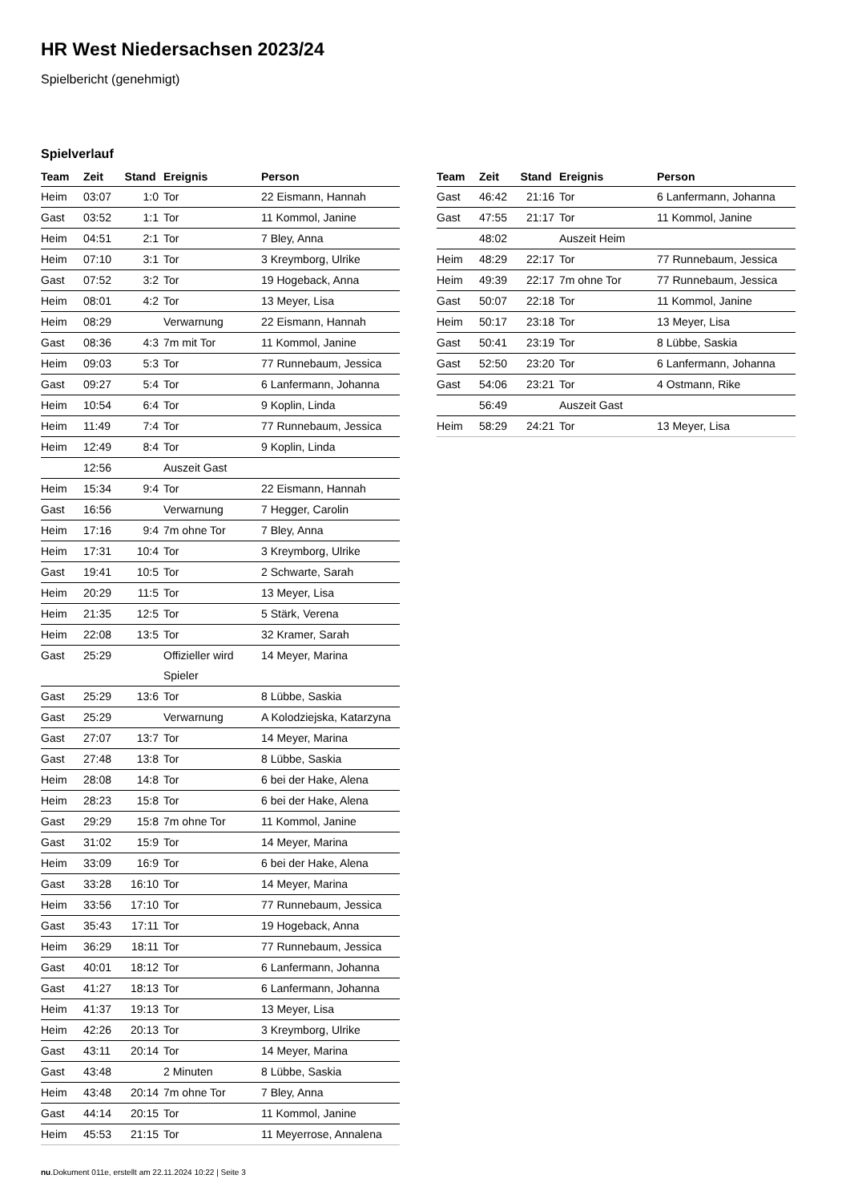HR West Niedersachsen 2023/24
Spielbericht (genehmigt)
Spielverlauf
| Team | Zeit | Stand | Ereignis | Person |
| --- | --- | --- | --- | --- |
| Heim | 03:07 | 1:0 | Tor | 22 Eismann, Hannah |
| Gast | 03:52 | 1:1 | Tor | 11 Kommol, Janine |
| Heim | 04:51 | 2:1 | Tor | 7 Bley, Anna |
| Heim | 07:10 | 3:1 | Tor | 3 Kreymborg, Ulrike |
| Gast | 07:52 | 3:2 | Tor | 19 Hogeback, Anna |
| Heim | 08:01 | 4:2 | Tor | 13 Meyer, Lisa |
| Heim | 08:29 | | Verwarnung | 22 Eismann, Hannah |
| Gast | 08:36 | 4:3 | 7m mit Tor | 11 Kommol, Janine |
| Heim | 09:03 | 5:3 | Tor | 77 Runnebaum, Jessica |
| Gast | 09:27 | 5:4 | Tor | 6 Lanfermann, Johanna |
| Heim | 10:54 | 6:4 | Tor | 9 Koplin, Linda |
| Heim | 11:49 | 7:4 | Tor | 77 Runnebaum, Jessica |
| Heim | 12:49 | 8:4 | Tor | 9 Koplin, Linda |
| | 12:56 | | Auszeit Gast | |
| Heim | 15:34 | 9:4 | Tor | 22 Eismann, Hannah |
| Gast | 16:56 | | Verwarnung | 7 Hegger, Carolin |
| Heim | 17:16 | 9:4 | 7m ohne Tor | 7 Bley, Anna |
| Heim | 17:31 | 10:4 | Tor | 3 Kreymborg, Ulrike |
| Gast | 19:41 | 10:5 | Tor | 2 Schwarte, Sarah |
| Heim | 20:29 | 11:5 | Tor | 13 Meyer, Lisa |
| Heim | 21:35 | 12:5 | Tor | 5 Stärk, Verena |
| Heim | 22:08 | 13:5 | Tor | 32 Kramer, Sarah |
| Gast | 25:29 | | Offizieller wird Spieler | 14 Meyer, Marina |
| Gast | 25:29 | 13:6 | Tor | 8 Lübbe, Saskia |
| Gast | 25:29 | | Verwarnung | A Kolodziejska, Katarzyna |
| Gast | 27:07 | 13:7 | Tor | 14 Meyer, Marina |
| Gast | 27:48 | 13:8 | Tor | 8 Lübbe, Saskia |
| Heim | 28:08 | 14:8 | Tor | 6 bei der Hake, Alena |
| Heim | 28:23 | 15:8 | Tor | 6 bei der Hake, Alena |
| Gast | 29:29 | 15:8 | 7m ohne Tor | 11 Kommol, Janine |
| Gast | 31:02 | 15:9 | Tor | 14 Meyer, Marina |
| Heim | 33:09 | 16:9 | Tor | 6 bei der Hake, Alena |
| Gast | 33:28 | 16:10 | Tor | 14 Meyer, Marina |
| Heim | 33:56 | 17:10 | Tor | 77 Runnebaum, Jessica |
| Gast | 35:43 | 17:11 | Tor | 19 Hogeback, Anna |
| Heim | 36:29 | 18:11 | Tor | 77 Runnebaum, Jessica |
| Gast | 40:01 | 18:12 | Tor | 6 Lanfermann, Johanna |
| Gast | 41:27 | 18:13 | Tor | 6 Lanfermann, Johanna |
| Heim | 41:37 | 19:13 | Tor | 13 Meyer, Lisa |
| Heim | 42:26 | 20:13 | Tor | 3 Kreymborg, Ulrike |
| Gast | 43:11 | 20:14 | Tor | 14 Meyer, Marina |
| Gast | 43:48 | | 2 Minuten | 8 Lübbe, Saskia |
| Heim | 43:48 | 20:14 | 7m ohne Tor | 7 Bley, Anna |
| Gast | 44:14 | 20:15 | Tor | 11 Kommol, Janine |
| Heim | 45:53 | 21:15 | Tor | 11 Meyerrose, Annalena |
| Team | Zeit | Stand | Ereignis | Person |
| --- | --- | --- | --- | --- |
| Gast | 46:42 | 21:16 | Tor | 6 Lanfermann, Johanna |
| Gast | 47:55 | 21:17 | Tor | 11 Kommol, Janine |
| | 48:02 | | Auszeit Heim | |
| Heim | 48:29 | 22:17 | Tor | 77 Runnebaum, Jessica |
| Heim | 49:39 | 22:17 | 7m ohne Tor | 77 Runnebaum, Jessica |
| Gast | 50:07 | 22:18 | Tor | 11 Kommol, Janine |
| Heim | 50:17 | 23:18 | Tor | 13 Meyer, Lisa |
| Gast | 50:41 | 23:19 | Tor | 8 Lübbe, Saskia |
| Gast | 52:50 | 23:20 | Tor | 6 Lanfermann, Johanna |
| Gast | 54:06 | 23:21 | Tor | 4 Ostmann, Rike |
| | 56:49 | | Auszeit Gast | |
| Heim | 58:29 | 24:21 | Tor | 13 Meyer, Lisa |
nu.Dokument 011e, erstellt am 22.11.2024 10:22 | Seite 3